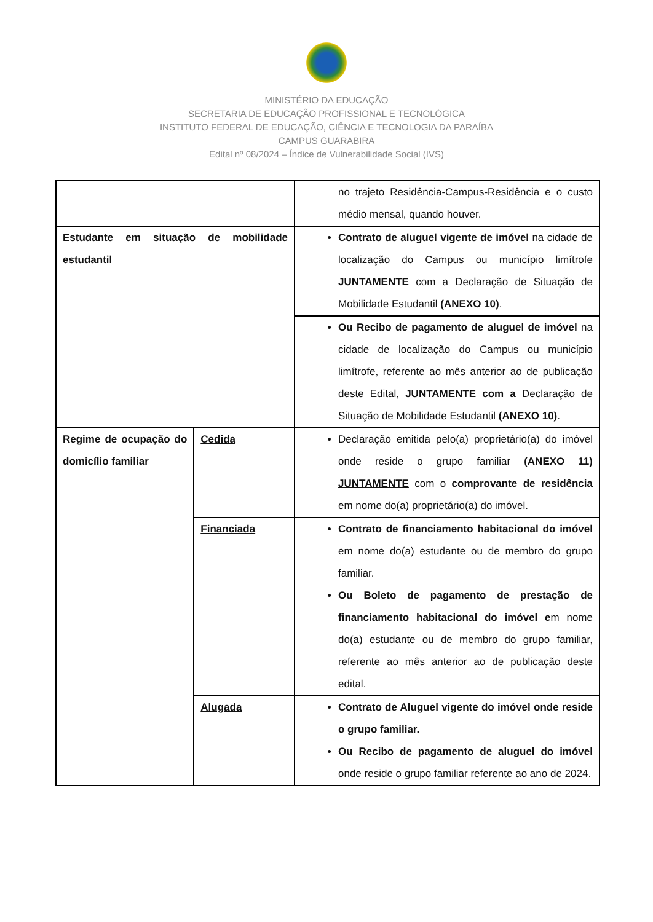MINISTÉRIO DA EDUCAÇÃO
SECRETARIA DE EDUCAÇÃO PROFISSIONAL E TECNOLÓGICA
INSTITUTO FEDERAL DE EDUCAÇÃO, CIÊNCIA E TECNOLOGIA DA PARAÍBA
CAMPUS GUARABIRA
Edital nº 08/2024 – Índice de Vulnerabilidade Social (IVS)
| | | no trajeto Residência-Campus-Residência e o custo médio mensal, quando houver. |
| Estudante em situação de mobilidade estudantil | | Contrato de aluguel vigente de imóvel na cidade de localização do Campus ou município limítrofe JUNTAMENTE com a Declaração de Situação de Mobilidade Estudantil (ANEXO 10) . |
| | | Ou Recibo de pagamento de aluguel de imóvel na cidade de localização do Campus ou município limítrofe, referente ao mês anterior ao de publicação deste Edital, JUNTAMENTE com a Declaração de Situação de Mobilidade Estudantil (ANEXO 10) . |
| Regime de ocupação do domicílio familiar | Cedida | Declaração emitida pelo(a) proprietário(a) do imóvel onde reside o grupo familiar (ANEXO 11) JUNTAMENTE com o comprovante de residência em nome do(a) proprietário(a) do imóvel. |
| | Financiada | Contrato de financiamento habitacional do imóvel em nome do(a) estudante ou de membro do grupo familiar. Ou Boleto de pagamento de prestação de financiamento habitacional do imóvel e m nome do(a) estudante ou de membro do grupo familiar, referente ao mês anterior ao de publicação deste edital. |
| | Alugada | Contrato de Aluguel vigente do imóvel onde reside o grupo familiar. Ou Recibo de pagamento de aluguel do imóvel onde reside o grupo familiar referente ao ano de 2024. |